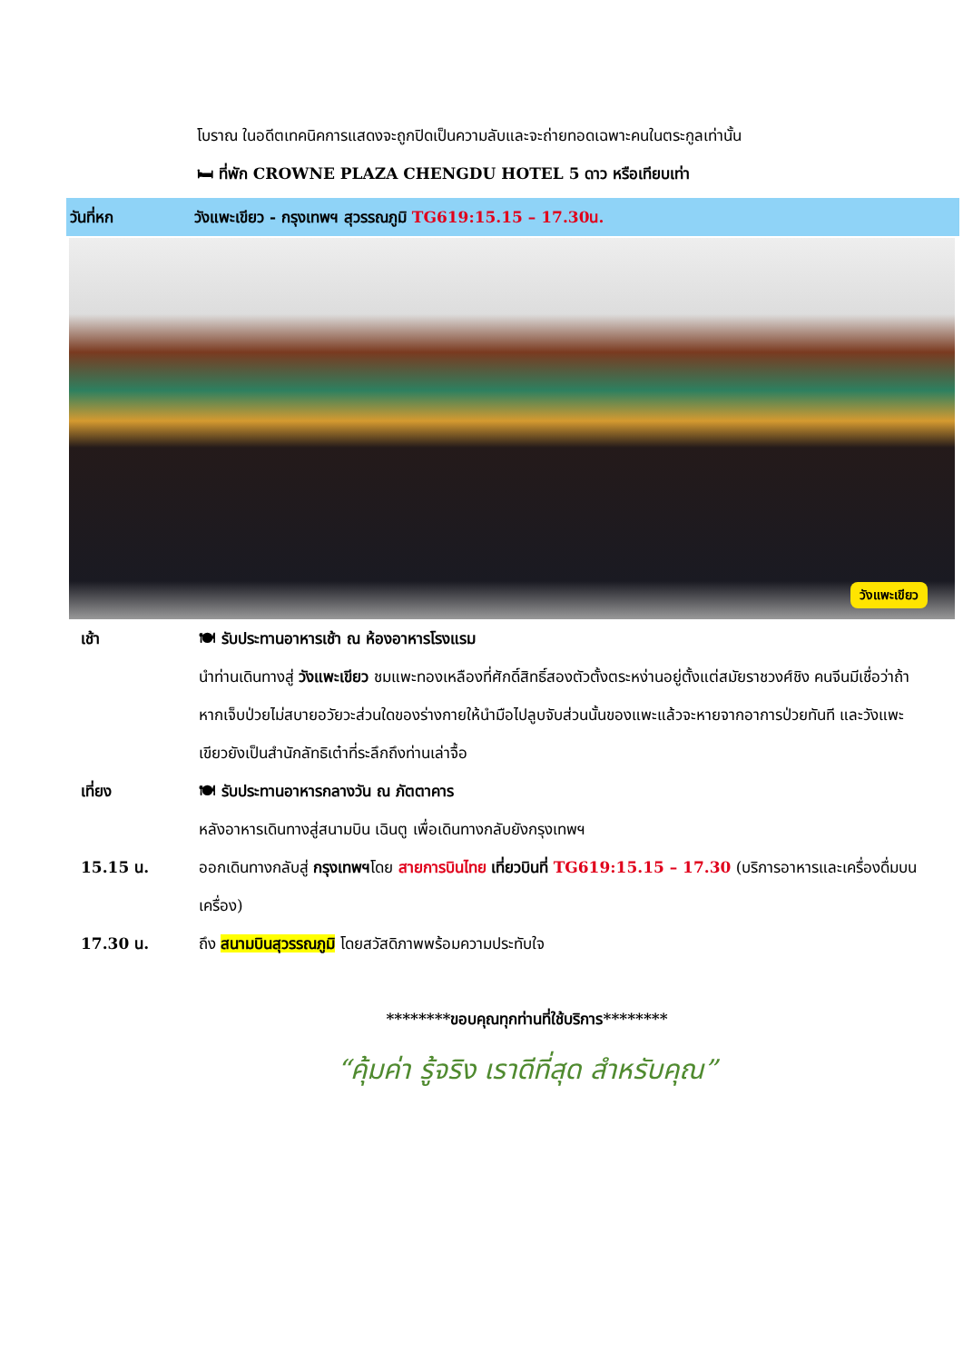โบราณ ในอดีตเทคนิคการแสดงจะถูกปิดเป็นความลับและจะถ่ายทอดเฉพาะคนในตระกูลเท่านั้น
🛏 ที่พัก CROWNE PLAZA CHENGDU HOTEL 5 ดาว หรือเทียบเท่า
วันที่หก วังแพะเขียว - กรุงเทพฯ สุวรรณภูมิ TG619:15.15 – 17.30น.
วังแพะเขียว
เช้า 🍽 รับประทานอาหารเช้า ณ ห้องอาหารโรงแรม
นำท่านเดินทางสู่ วังแพะเขียว ชมแพะทองเหลืองที่ศักดิ์สิทธิ์สองตัวตั้งตระหง่านอยู่ตั้งแต่สมัยราชวงศ์ชิง คนจีนมีเชื่อว่าถ้าหากเจ็บป่วยไม่สบายอวัยวะส่วนใดของร่างกายให้นำมือไปลูบจับส่วนนั้นของแพะแล้วจะหายจากอาการป่วยทันที และวังแพะเขียวยังเป็นสำนักลัทธิเต๋าที่ระลึกถึงท่านเล่าจื้อ
เที่ยง 🍽 รับประทานอาหารกลางวัน ณ ภัตตาคาร
หลังอาหารเดินทางสู่สนามบิน เฉินตู เพื่อเดินทางกลับยังกรุงเทพฯ
15.15 น. ออกเดินทางกลับสู่ กรุงเทพฯโดย สายการบินไทย เที่ยวบินที่ TG619:15.15 – 17.30 (บริการอาหารและเครื่องดื่มบนเครื่อง)
17.30 น. ถึง สนามบินสุวรรณภูมิ โดยสวัสดิภาพพร้อมความประทับใจ
********ขอบคุณทุกท่านที่ใช้บริการ********
“คุ้มค่า รู้จริง เราดีที่สุด สำหรับคุณ”